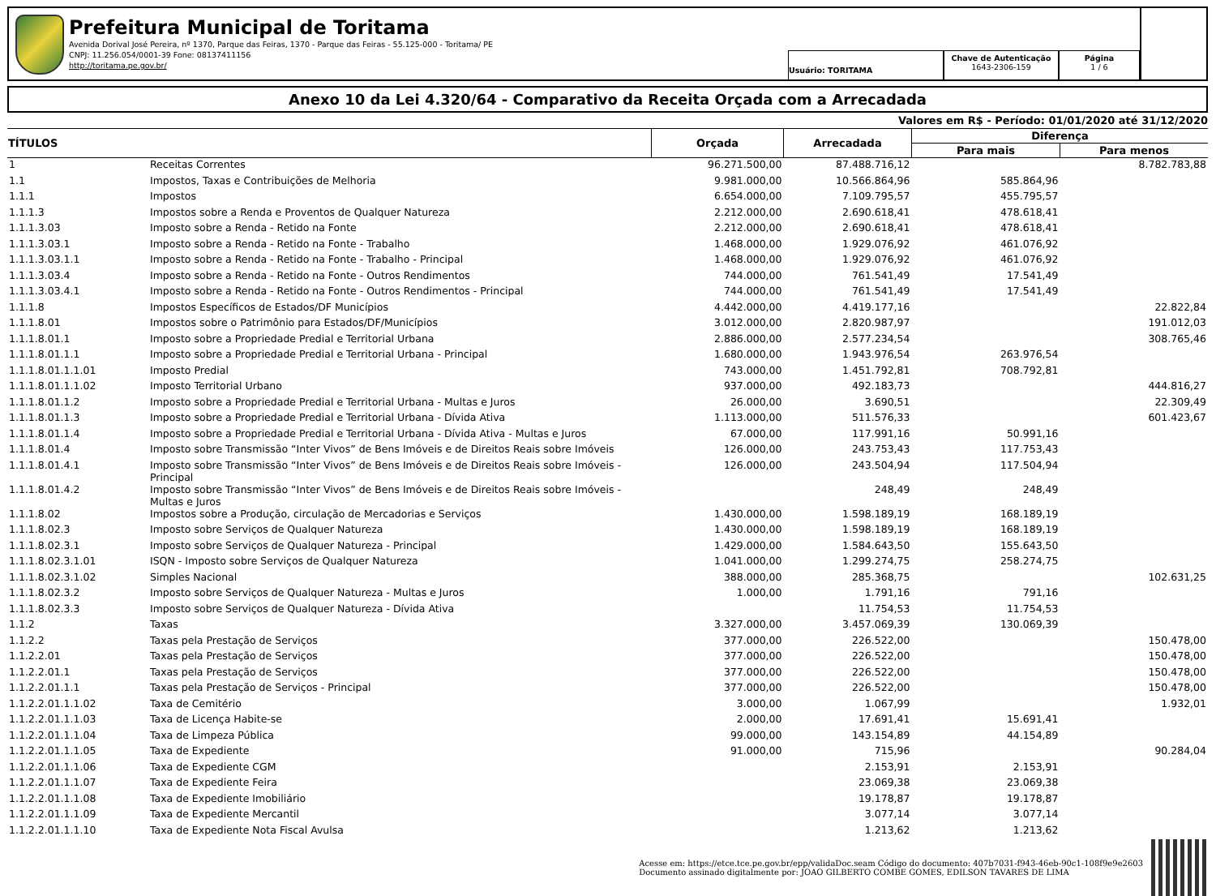Prefeitura Municipal de Toritama
Avenida Dorival José Pereira, nº 1370, Parque das Feiras, 1370 - Parque das Feiras - 55.125-000 - Toritama/ PE
CNPJ: 11.256.054/0001-39 Fone: 08137411156
http://toritama.pe.gov.br/
Usuário: TORITAMA
Chave de Autenticação
1643-2306-159
Página
1 / 6
Anexo 10 da Lei 4.320/64 - Comparativo da Receita Orçada com a Arrecadada
Valores em R$ - Período: 01/01/2020 até 31/12/2020
| TÍTULOS | | Orçada | Arrecadada | Diferença | |
| --- | --- | --- | --- | --- | --- |
| | | | | Para mais | Para menos |
| 1 | Receitas Correntes | 96.271.500,00 | 87.488.716,12 | | 8.782.783,88 |
| 1.1 | Impostos, Taxas e Contribuições de Melhoria | 9.981.000,00 | 10.566.864,96 | 585.864,96 | |
| 1.1.1 | Impostos | 6.654.000,00 | 7.109.795,57 | 455.795,57 | |
| 1.1.1.3 | Impostos sobre a Renda e Proventos de Qualquer Natureza | 2.212.000,00 | 2.690.618,41 | 478.618,41 | |
| 1.1.1.3.03 | Imposto sobre a Renda - Retido na Fonte | 2.212.000,00 | 2.690.618,41 | 478.618,41 | |
| 1.1.1.3.03.1 | Imposto sobre a Renda - Retido na Fonte - Trabalho | 1.468.000,00 | 1.929.076,92 | 461.076,92 | |
| 1.1.1.3.03.1.1 | Imposto sobre a Renda - Retido na Fonte - Trabalho - Principal | 1.468.000,00 | 1.929.076,92 | 461.076,92 | |
| 1.1.1.3.03.4 | Imposto sobre a Renda - Retido na Fonte - Outros Rendimentos | 744.000,00 | 761.541,49 | 17.541,49 | |
| 1.1.1.3.03.4.1 | Imposto sobre a Renda - Retido na Fonte - Outros Rendimentos - Principal | 744.000,00 | 761.541,49 | 17.541,49 | |
| 1.1.1.8 | Impostos Específicos de Estados/DF Municípios | 4.442.000,00 | 4.419.177,16 | | 22.822,84 |
| 1.1.1.8.01 | Impostos sobre o Patrimônio para Estados/DF/Municípios | 3.012.000,00 | 2.820.987,97 | | 191.012,03 |
| 1.1.1.8.01.1 | Imposto sobre a Propriedade Predial e Territorial Urbana | 2.886.000,00 | 2.577.234,54 | | 308.765,46 |
| 1.1.1.8.01.1.1 | Imposto sobre a Propriedade Predial e Territorial Urbana - Principal | 1.680.000,00 | 1.943.976,54 | 263.976,54 | |
| 1.1.1.8.01.1.1.01 | Imposto Predial | 743.000,00 | 1.451.792,81 | 708.792,81 | |
| 1.1.1.8.01.1.1.02 | Imposto Territorial Urbano | 937.000,00 | 492.183,73 | | 444.816,27 |
| 1.1.1.8.01.1.2 | Imposto sobre a Propriedade Predial e Territorial Urbana - Multas e Juros | 26.000,00 | 3.690,51 | | 22.309,49 |
| 1.1.1.8.01.1.3 | Imposto sobre a Propriedade Predial e Territorial Urbana - Dívida Ativa | 1.113.000,00 | 511.576,33 | | 601.423,67 |
| 1.1.1.8.01.1.4 | Imposto sobre a Propriedade Predial e Territorial Urbana - Dívida Ativa - Multas e Juros | 67.000,00 | 117.991,16 | 50.991,16 | |
| 1.1.1.8.01.4 | Imposto sobre Transmissão “Inter Vivos” de Bens Imóveis e de Direitos Reais sobre Imóveis | 126.000,00 | 243.753,43 | 117.753,43 | |
| 1.1.1.8.01.4.1 | Imposto sobre Transmissão “Inter Vivos” de Bens Imóveis e de Direitos Reais sobre Imóveis - Principal | 126.000,00 | 243.504,94 | 117.504,94 | |
| 1.1.1.8.01.4.2 | Imposto sobre Transmissão “Inter Vivos” de Bens Imóveis e de Direitos Reais sobre Imóveis - Multas e Juros | | 248,49 | 248,49 | |
| 1.1.1.8.02 | Impostos sobre a Produção, circulação de Mercadorias e Serviços | 1.430.000,00 | 1.598.189,19 | 168.189,19 | |
| 1.1.1.8.02.3 | Imposto sobre Serviços de Qualquer Natureza | 1.430.000,00 | 1.598.189,19 | 168.189,19 | |
| 1.1.1.8.02.3.1 | Imposto sobre Serviços de Qualquer Natureza - Principal | 1.429.000,00 | 1.584.643,50 | 155.643,50 | |
| 1.1.1.8.02.3.1.01 | ISQN - Imposto sobre Serviços de Qualquer Natureza | 1.041.000,00 | 1.299.274,75 | 258.274,75 | |
| 1.1.1.8.02.3.1.02 | Simples Nacional | 388.000,00 | 285.368,75 | | 102.631,25 |
| 1.1.1.8.02.3.2 | Imposto sobre Serviços de Qualquer Natureza - Multas e Juros | 1.000,00 | 1.791,16 | 791,16 | |
| 1.1.1.8.02.3.3 | Imposto sobre Serviços de Qualquer Natureza - Dívida Ativa | | 11.754,53 | 11.754,53 | |
| 1.1.2 | Taxas | 3.327.000,00 | 3.457.069,39 | 130.069,39 | |
| 1.1.2.2 | Taxas pela Prestação de Serviços | 377.000,00 | 226.522,00 | | 150.478,00 |
| 1.1.2.2.01 | Taxas pela Prestação de Serviços | 377.000,00 | 226.522,00 | | 150.478,00 |
| 1.1.2.2.01.1 | Taxas pela Prestação de Serviços | 377.000,00 | 226.522,00 | | 150.478,00 |
| 1.1.2.2.01.1.1 | Taxas pela Prestação de Serviços - Principal | 377.000,00 | 226.522,00 | | 150.478,00 |
| 1.1.2.2.01.1.1.02 | Taxa de Cemitério | 3.000,00 | 1.067,99 | | 1.932,01 |
| 1.1.2.2.01.1.1.03 | Taxa de Licença Habite-se | 2.000,00 | 17.691,41 | 15.691,41 | |
| 1.1.2.2.01.1.1.04 | Taxa de Limpeza Pública | 99.000,00 | 143.154,89 | 44.154,89 | |
| 1.1.2.2.01.1.1.05 | Taxa de Expediente | 91.000,00 | 715,96 | | 90.284,04 |
| 1.1.2.2.01.1.1.06 | Taxa de Expediente CGM | | 2.153,91 | 2.153,91 | |
| 1.1.2.2.01.1.1.07 | Taxa de Expediente Feira | | 23.069,38 | 23.069,38 | |
| 1.1.2.2.01.1.1.08 | Taxa de Expediente Imobiliário | | 19.178,87 | 19.178,87 | |
| 1.1.2.2.01.1.1.09 | Taxa de Expediente Mercantil | | 3.077,14 | 3.077,14 | |
| 1.1.2.2.01.1.1.10 | Taxa de Expediente Nota Fiscal Avulsa | | 1.213,62 | 1.213,62 | |
Acesse em: https://etce.tce.pe.gov.br/epp/validaDoc.seam Código do documento: 407b7031-f943-46eb-90c1-108f9e9e2603
Documento assinado digitalmente por: JOAO GILBERTO COMBE GOMES, EDILSON TAVARES DE LIMA